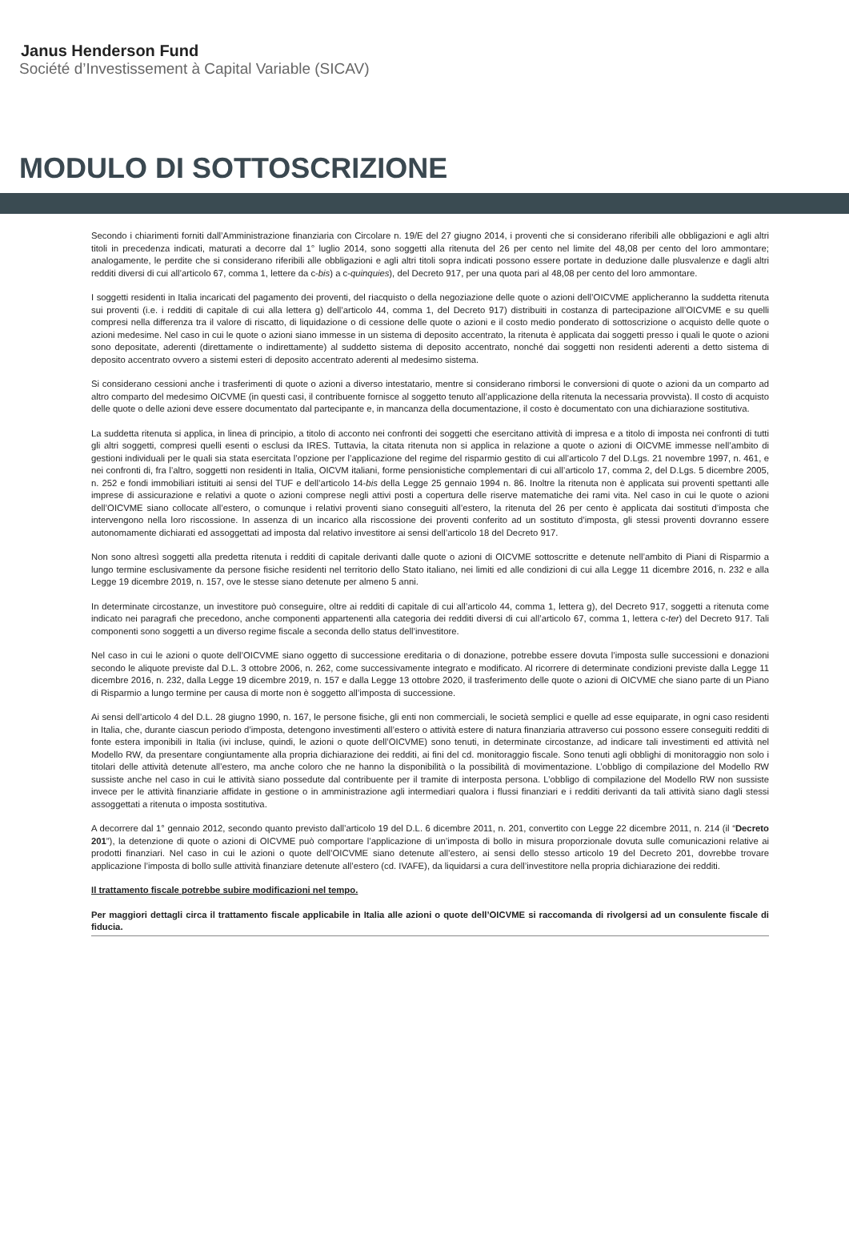Janus Henderson Fund
Société d’Investissement à Capital Variable (SICAV)
MODULO DI SOTTOSCRIZIONE
Secondo i chiarimenti forniti dall’Amministrazione finanziaria con Circolare n. 19/E del 27 giugno 2014, i proventi che si considerano riferibili alle obbligazioni e agli altri titoli in precedenza indicati, maturati a decorre dal 1° luglio 2014, sono soggetti alla ritenuta del 26 per cento nel limite del 48,08 per cento del loro ammontare; analogamente, le perdite che si considerano riferibili alle obbligazioni e agli altri titoli sopra indicati possono essere portate in deduzione dalle plusvalenze e dagli altri redditi diversi di cui all’articolo 67, comma 1, lettere da c-bis) a c-quinquies), del Decreto 917, per una quota pari al 48,08 per cento del loro ammontare.
I soggetti residenti in Italia incaricati del pagamento dei proventi, del riacquisto o della negoziazione delle quote o azioni dell’OICVME applicheranno la suddetta ritenuta sui proventi (i.e. i redditi di capitale di cui alla lettera g) dell’articolo 44, comma 1, del Decreto 917) distribuiti in costanza di partecipazione all’OICVME e su quelli compresi nella differenza tra il valore di riscatto, di liquidazione o di cessione delle quote o azioni e il costo medio ponderato di sottoscrizione o acquisto delle quote o azioni medesime. Nel caso in cui le quote o azioni siano immesse in un sistema di deposito accentrato, la ritenuta è applicata dai soggetti presso i quali le quote o azioni sono depositate, aderenti (direttamente o indirettamente) al suddetto sistema di deposito accentrato, nonché dai soggetti non residenti aderenti a detto sistema di deposito accentrato ovvero a sistemi esteri di deposito accentrato aderenti al medesimo sistema.
Si considerano cessioni anche i trasferimenti di quote o azioni a diverso intestatario, mentre si considerano rimborsi le conversioni di quote o azioni da un comparto ad altro comparto del medesimo OICVME (in questi casi, il contribuente fornisce al soggetto tenuto all’applicazione della ritenuta la necessaria provvista). Il costo di acquisto delle quote o delle azioni deve essere documentato dal partecipante e, in mancanza della documentazione, il costo è documentato con una dichiarazione sostitutiva.
La suddetta ritenuta si applica, in linea di principio, a titolo di acconto nei confronti dei soggetti che esercitano attività di impresa e a titolo di imposta nei confronti di tutti gli altri soggetti, compresi quelli esenti o esclusi da IRES. Tuttavia, la citata ritenuta non si applica in relazione a quote o azioni di OICVME immesse nell’ambito di gestioni individuali per le quali sia stata esercitata l’opzione per l’applicazione del regime del risparmio gestito di cui all’articolo 7 del D.Lgs. 21 novembre 1997, n. 461, e nei confronti di, fra l’altro, soggetti non residenti in Italia, OICVM italiani, forme pensionistiche complementari di cui all’articolo 17, comma 2, del D.Lgs. 5 dicembre 2005, n. 252 e fondi immobiliari istituiti ai sensi del TUF e dell’articolo 14-bis della Legge 25 gennaio 1994 n. 86. Inoltre la ritenuta non è applicata sui proventi spettanti alle imprese di assicurazione e relativi a quote o azioni comprese negli attivi posti a copertura delle riserve matematiche dei rami vita. Nel caso in cui le quote o azioni dell’OICVME siano collocate all’estero, o comunque i relativi proventi siano conseguiti all’estero, la ritenuta del 26 per cento è applicata dai sostituti d’imposta che intervengono nella loro riscossione. In assenza di un incarico alla riscossione dei proventi conferito ad un sostituto d’imposta, gli stessi proventi dovranno essere autonomamente dichiarati ed assoggettati ad imposta dal relativo investitore ai sensi dell’articolo 18 del Decreto 917.
Non sono altresì soggetti alla predetta ritenuta i redditi di capitale derivanti dalle quote o azioni di OICVME sottoscritte e detenute nell’ambito di Piani di Risparmio a lungo termine esclusivamente da persone fisiche residenti nel territorio dello Stato italiano, nei limiti ed alle condizioni di cui alla Legge 11 dicembre 2016, n. 232 e alla Legge 19 dicembre 2019, n. 157, ove le stesse siano detenute per almeno 5 anni.
In determinate circostanze, un investitore può conseguire, oltre ai redditi di capitale di cui all’articolo 44, comma 1, lettera g), del Decreto 917, soggetti a ritenuta come indicato nei paragrafi che precedono, anche componenti appartenenti alla categoria dei redditi diversi di cui all’articolo 67, comma 1, lettera c-ter) del Decreto 917. Tali componenti sono soggetti a un diverso regime fiscale a seconda dello status dell’investitore.
Nel caso in cui le azioni o quote dell’OICVME siano oggetto di successione ereditaria o di donazione, potrebbe essere dovuta l’imposta sulle successioni e donazioni secondo le aliquote previste dal D.L. 3 ottobre 2006, n. 262, come successivamente integrato e modificato. Al ricorrere di determinate condizioni previste dalla Legge 11 dicembre 2016, n. 232, dalla Legge 19 dicembre 2019, n. 157 e dalla Legge 13 ottobre 2020, il trasferimento delle quote o azioni di OICVME che siano parte di un Piano di Risparmio a lungo termine per causa di morte non è soggetto all’imposta di successione.
Ai sensi dell’articolo 4 del D.L. 28 giugno 1990, n. 167, le persone fisiche, gli enti non commerciali, le società semplici e quelle ad esse equiparate, in ogni caso residenti in Italia, che, durante ciascun periodo d’imposta, detengono investimenti all’estero o attività estere di natura finanziaria attraverso cui possono essere conseguiti redditi di fonte estera imponibili in Italia (ivi incluse, quindi, le azioni o quote dell’OICVME) sono tenuti, in determinate circostanze, ad indicare tali investimenti ed attività nel Modello RW, da presentare congiuntamente alla propria dichiarazione dei redditi, ai fini del cd. monitoraggio fiscale. Sono tenuti agli obblighi di monitoraggio non solo i titolari delle attività detenute all’estero, ma anche coloro che ne hanno la disponibilità o la possibilità di movimentazione. L’obbligo di compilazione del Modello RW sussiste anche nel caso in cui le attività siano possedute dal contribuente per il tramite di interposta persona. L’obbligo di compilazione del Modello RW non sussiste invece per le attività finanziarie affidate in gestione o in amministrazione agli intermediari qualora i flussi finanziari e i redditi derivanti da tali attività siano dagli stessi assoggettati a ritenuta o imposta sostitutiva.
A decorrere dal 1° gennaio 2012, secondo quanto previsto dall’articolo 19 del D.L. 6 dicembre 2011, n. 201, convertito con Legge 22 dicembre 2011, n. 214 (il “Decreto 201”), la detenzione di quote o azioni di OICVME può comportare l’applicazione di un’imposta di bollo in misura proporzionale dovuta sulle comunicazioni relative ai prodotti finanziari. Nel caso in cui le azioni o quote dell’OICVME siano detenute all’estero, ai sensi dello stesso articolo 19 del Decreto 201, dovrebbe trovare applicazione l’imposta di bollo sulle attività finanziare detenute all’estero (cd. IVAFE), da liquidarsi a cura dell’investitore nella propria dichiarazione dei redditi.
Il trattamento fiscale potrebbe subire modificazioni nel tempo.
Per maggiori dettagli circa il trattamento fiscale applicabile in Italia alle azioni o quote dell’OICVME si raccomanda di rivolgersi ad un consulente fiscale di fiducia.